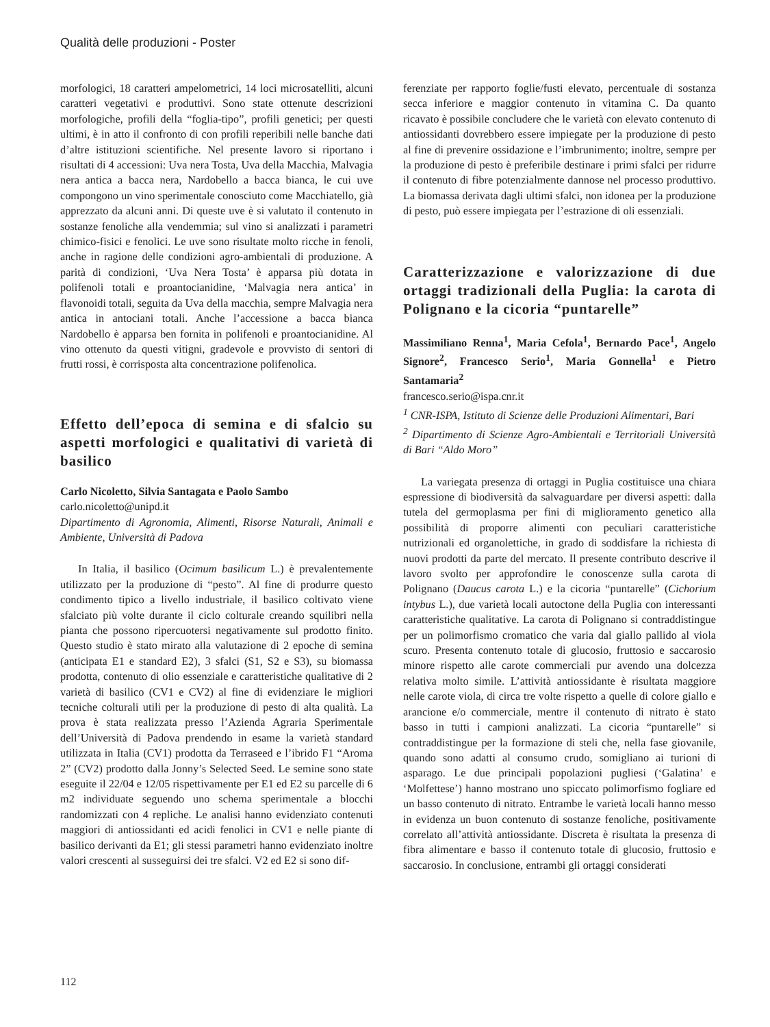Qualità delle produzioni - Poster
morfologici, 18 caratteri ampelometrici, 14 loci microsatelliti, alcuni caratteri vegetativi e produttivi. Sono state ottenute descrizioni morfologiche, profili della “foglia-tipo”, profili genetici; per questi ultimi, è in atto il confronto di con profili reperibili nelle banche dati d’altre istituzioni scientifiche. Nel presente lavoro si riportano i risultati di 4 accessioni: Uva nera Tosta, Uva della Macchia, Malvagia nera antica a bacca nera, Nardobello a bacca bianca, le cui uve compongono un vino sperimentale conosciuto come Macchiatello, già apprezzato da alcuni anni. Di queste uve è si valutato il contenuto in sostanze fenoliche alla vendemmia; sul vino si analizzati i parametri chimico-fisici e fenolici. Le uve sono risultate molto ricche in fenoli, anche in ragione delle condizioni agro-ambientali di produzione. A parità di condizioni, ‘Uva Nera Tosta’ è apparsa più dotata in polifenoli totali e proantocianidine, ‘Malvagia nera antica’ in flavonoidi totali, seguita da Uva della macchia, sempre Malvagia nera antica in antociani totali. Anche l’accessione a bacca bianca Nardobello è apparsa ben fornita in polifenoli e proantocianidine. Al vino ottenuto da questi vitigni, gradevole e provvisto di sentori di frutti rossi, è corrisposta alta concentrazione polifenolica.
Effetto dell’epoca di semina e di sfalcio su aspetti morfologici e qualitativi di varietà di basilico
Carlo Nicoletto, Silvia Santagata e Paolo Sambo
carlo.nicoletto@unipd.it
Dipartimento di Agronomia, Alimenti, Risorse Naturali, Animali e Ambiente, Università di Padova
In Italia, il basilico (Ocimum basilicum L.) è prevalentemente utilizzato per la produzione di “pesto”. Al fine di produrre questo condimento tipico a livello industriale, il basilico coltivato viene sfalciato più volte durante il ciclo colturale creando squilibri nella pianta che possono ripercuotersi negativamente sul prodotto finito. Questo studio è stato mirato alla valutazione di 2 epoche di semina (anticipata E1 e standard E2), 3 sfalci (S1, S2 e S3), su biomassa prodotta, contenuto di olio essenziale e caratteristiche qualitative di 2 varietà di basilico (CV1 e CV2) al fine di evidenziare le migliori tecniche colturali utili per la produzione di pesto di alta qualità. La prova è stata realizzata presso l’Azienda Agraria Sperimentale dell’Università di Padova prendendo in esame la varietà standard utilizzata in Italia (CV1) prodotta da Terraseed e l’ibrido F1 “Aroma 2” (CV2) prodotto dalla Jonny’s Selected Seed. Le semine sono state eseguite il 22/04 e 12/05 rispettivamente per E1 ed E2 su parcelle di 6 m2 individuate seguendo uno schema sperimentale a blocchi randomizzati con 4 repliche. Le analisi hanno evidenziato contenuti maggiori di antiossidanti ed acidi fenolici in CV1 e nelle piante di basilico derivanti da E1; gli stessi parametri hanno evidenziato inoltre valori crescenti al susseguirsi dei tre sfalci. V2 ed E2 si sono dif-
ferenziate per rapporto foglie/fusti elevato, percentuale di sostanza secca inferiore e maggior contenuto in vitamina C. Da quanto ricavato è possibile concludere che le varietà con elevato contenuto di antiossidanti dovrebbero essere impiegate per la produzione di pesto al fine di prevenire ossidazione e l’imbrunimento; inoltre, sempre per la produzione di pesto è preferibile destinare i primi sfalci per ridurre il contenuto di fibre potenzialmente dannose nel processo produttivo. La biomassa derivata dagli ultimi sfalci, non idonea per la produzione di pesto, può essere impiegata per l’estrazione di oli essenziali.
Caratterizzazione e valorizzazione di due ortaggi tradizionali della Puglia: la carota di Polignano e la cicoria “puntarelle”
Massimiliano Renna<sup>1</sup>, Maria Cefola<sup>1</sup>, Bernardo Pace<sup>1</sup>, Angelo Signore<sup>2</sup>, Francesco Serio<sup>1</sup>, Maria Gonnella<sup>1</sup> e Pietro Santamaria<sup>2</sup>
francesco.serio@ispa.cnr.it
<sup>1</sup> CNR-ISPA, Istituto di Scienze delle Produzioni Alimentari, Bari
<sup>2</sup> Dipartimento di Scienze Agro-Ambientali e Territoriali Università di Bari “Aldo Moro”
La variegata presenza di ortaggi in Puglia costituisce una chiara espressione di biodiversità da salvaguardare per diversi aspetti: dalla tutela del germoplasma per fini di miglioramento genetico alla possibilità di proporre alimenti con peculiari caratteristiche nutrizionali ed organolettiche, in grado di soddisfare la richiesta di nuovi prodotti da parte del mercato. Il presente contributo descrive il lavoro svolto per approfondire le conoscenze sulla carota di Polignano (Daucus carota L.) e la cicoria “puntarelle” (Cichorium intybus L.), due varietà locali autoctone della Puglia con interessanti caratteristiche qualitative. La carota di Polignano si contraddistingue per un polimorfismo cromatico che varia dal giallo pallido al viola scuro. Presenta contenuto totale di glucosio, fruttosio e saccarosio minore rispetto alle carote commerciali pur avendo una dolcezza relativa molto simile. L’attività antiossidante è risultata maggiore nelle carote viola, di circa tre volte rispetto a quelle di colore giallo e arancione e/o commerciale, mentre il contenuto di nitrato è stato basso in tutti i campioni analizzati. La cicoria “puntarelle” si contraddistingue per la formazione di steli che, nella fase giovanile, quando sono adatti al consumo crudo, somigliano ai turioni di asparago. Le due principali popolazioni pugliesi (‘Galatina’ e ‘Molfettese’) hanno mostrano uno spiccato polimorfismo fogliare ed un basso contenuto di nitrato. Entrambe le varietà locali hanno messo in evidenza un buon contenuto di sostanze fenoliche, positivamente correlato all’attività antiossidante. Discreta è risultata la presenza di fibra alimentare e basso il contenuto totale di glucosio, fruttosio e saccarosio. In conclusione, entrambi gli ortaggi considerati
112